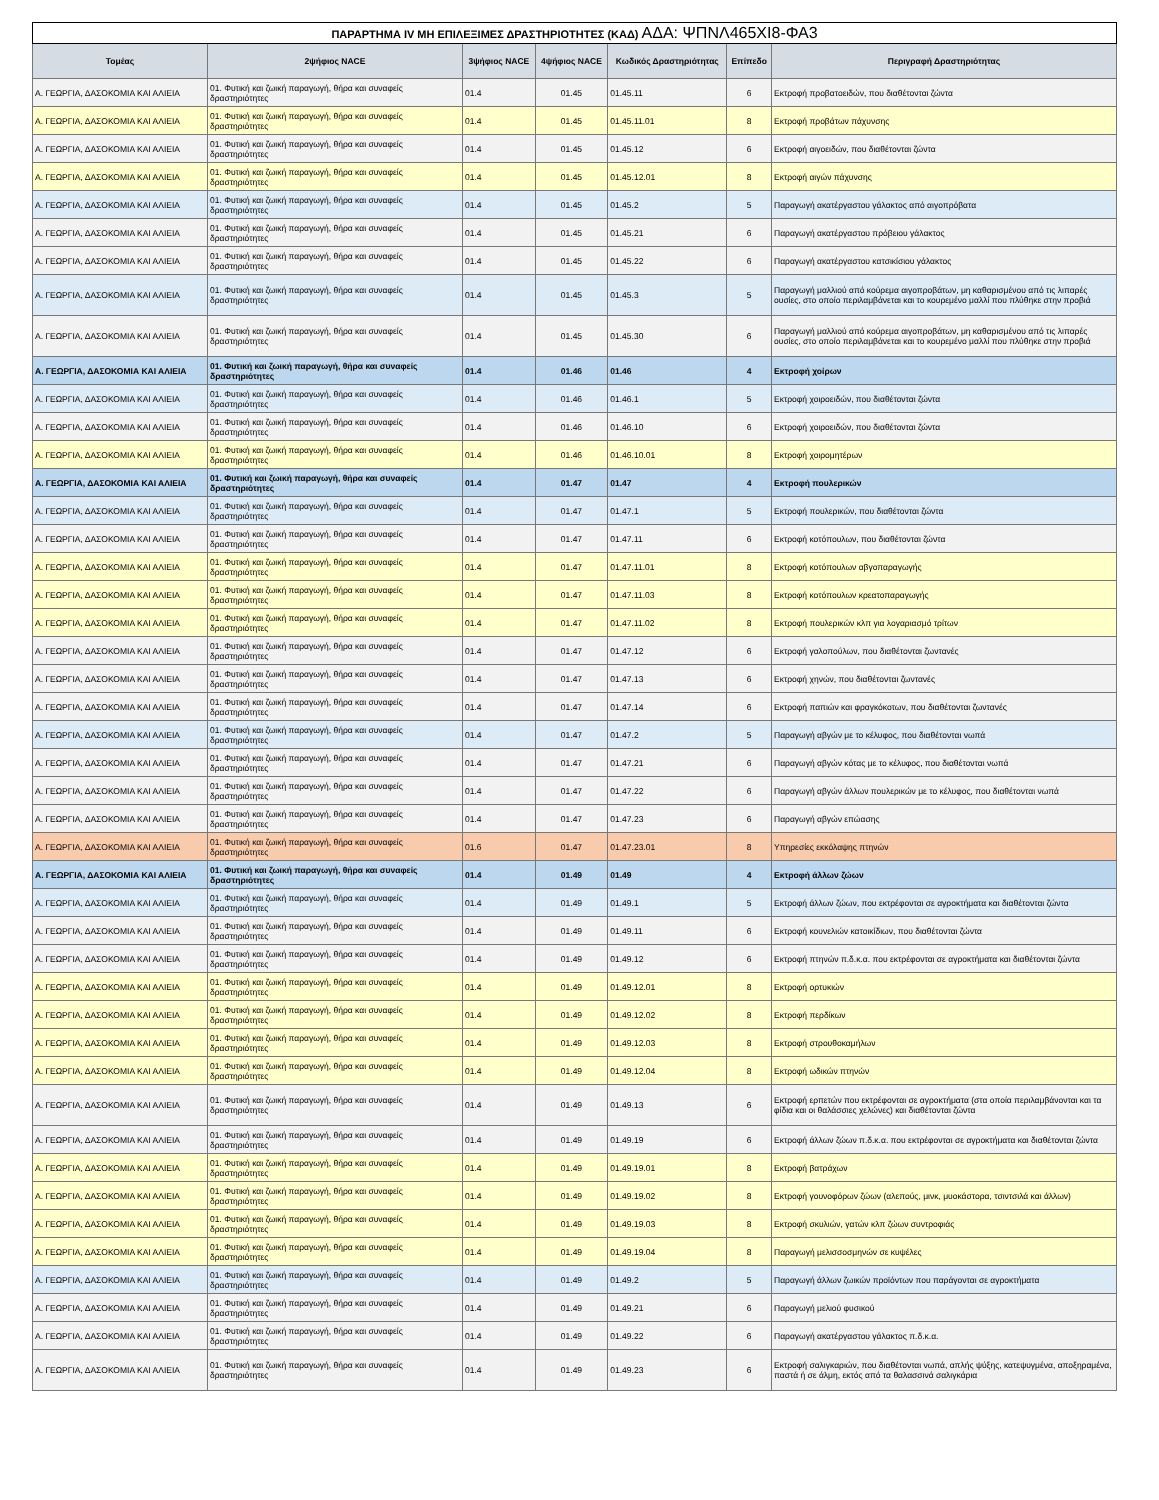| ΠΑΡΑΡΤΗΜΑ IV ΜΗ ΕΠΙΛΕΞΙΜΕΣ ΔΡΑΣΤΗΡΙΟΤΗΤΕΣ (ΚΑΔ) ΑΔΑ: ΨΠΝΛ465ΧΙ8-ΦΑ3 | | | | | | |
| Τομέας | 2ψήφιος NACE | 3ψήφιος NACE | 4ψήφιος NACE | Κωδικός Δραστηριότητας | Επίπεδο | Περιγραφή Δραστηριότητας |
| Α. ΓΕΩΡΓΙΑ, ΔΑΣΟΚΟΜΙΑ ΚΑΙ ΑΛΙΕΙΑ | 01. Φυτική και ζωική παραγωγή, θήρα και συναφείς δραστηριότητες | 01.4 | 01.45 | 01.45.11 | 6 | Εκτροφή προβατοειδών, που διαθέτονται ζώντα |
| Α. ΓΕΩΡΓΙΑ, ΔΑΣΟΚΟΜΙΑ ΚΑΙ ΑΛΙΕΙΑ | 01. Φυτική και ζωική παραγωγή, θήρα και συναφείς δραστηριότητες | 01.4 | 01.45 | 01.45.11.01 | 8 | Εκτροφή προβάτων πάχυνσης |
| Α. ΓΕΩΡΓΙΑ, ΔΑΣΟΚΟΜΙΑ ΚΑΙ ΑΛΙΕΙΑ | 01. Φυτική και ζωική παραγωγή, θήρα και συναφείς δραστηριότητες | 01.4 | 01.45 | 01.45.12 | 6 | Εκτροφή αιγοειδών, που διαθέτονται ζώντα |
| Α. ΓΕΩΡΓΙΑ, ΔΑΣΟΚΟΜΙΑ ΚΑΙ ΑΛΙΕΙΑ | 01. Φυτική και ζωική παραγωγή, θήρα και συναφείς δραστηριότητες | 01.4 | 01.45 | 01.45.12.01 | 8 | Εκτροφή αιγών πάχυνσης |
| Α. ΓΕΩΡΓΙΑ, ΔΑΣΟΚΟΜΙΑ ΚΑΙ ΑΛΙΕΙΑ | 01. Φυτική και ζωική παραγωγή, θήρα και συναφείς δραστηριότητες | 01.4 | 01.45 | 01.45.2 | 5 | Παραγωγή ακατέργαστου γάλακτος από αιγοπρόβατα |
| Α. ΓΕΩΡΓΙΑ, ΔΑΣΟΚΟΜΙΑ ΚΑΙ ΑΛΙΕΙΑ | 01. Φυτική και ζωική παραγωγή, θήρα και συναφείς δραστηριότητες | 01.4 | 01.45 | 01.45.21 | 6 | Παραγωγή ακατέργαστου πρόβειου γάλακτος |
| Α. ΓΕΩΡΓΙΑ, ΔΑΣΟΚΟΜΙΑ ΚΑΙ ΑΛΙΕΙΑ | 01. Φυτική και ζωική παραγωγή, θήρα και συναφείς δραστηριότητες | 01.4 | 01.45 | 01.45.22 | 6 | Παραγωγή ακατέργαστου κατσικίσιου γάλακτος |
| Α. ΓΕΩΡΓΙΑ, ΔΑΣΟΚΟΜΙΑ ΚΑΙ ΑΛΙΕΙΑ | 01. Φυτική και ζωική παραγωγή, θήρα και συναφείς δραστηριότητες | 01.4 | 01.45 | 01.45.3 | 5 | Παραγωγή μαλλιού από κούρεμα αιγοπροβάτων, μη καθαρισμένου από τις λιπαρές ουσίες, στο οποίο περιλαμβάνεται και το κουρεμένο μαλλί που πλύθηκε στην προβιά |
| Α. ΓΕΩΡΓΙΑ, ΔΑΣΟΚΟΜΙΑ ΚΑΙ ΑΛΙΕΙΑ | 01. Φυτική και ζωική παραγωγή, θήρα και συναφείς δραστηριότητες | 01.4 | 01.45 | 01.45.30 | 6 | Παραγωγή μαλλιού από κούρεμα αιγοπροβάτων, μη καθαρισμένου από τις λιπαρές ουσίες, στο οποίο περιλαμβάνεται και το κουρεμένο μαλλί που πλύθηκε στην προβιά |
| Α. ΓΕΩΡΓΙΑ, ΔΑΣΟΚΟΜΙΑ ΚΑΙ ΑΛΙΕΙΑ | 01. Φυτική και ζωική παραγωγή, θήρα και συναφείς δραστηριότητες | 01.4 | 01.46 | 01.46 | 4 | Εκτροφή χοίρων |
| Α. ΓΕΩΡΓΙΑ, ΔΑΣΟΚΟΜΙΑ ΚΑΙ ΑΛΙΕΙΑ | 01. Φυτική και ζωική παραγωγή, θήρα και συναφείς δραστηριότητες | 01.4 | 01.46 | 01.46.1 | 5 | Εκτροφή χοιροειδών, που διαθέτονται ζώντα |
| Α. ΓΕΩΡΓΙΑ, ΔΑΣΟΚΟΜΙΑ ΚΑΙ ΑΛΙΕΙΑ | 01. Φυτική και ζωική παραγωγή, θήρα και συναφείς δραστηριότητες | 01.4 | 01.46 | 01.46.10 | 6 | Εκτροφή χοιροειδών, που διαθέτονται ζώντα |
| Α. ΓΕΩΡΓΙΑ, ΔΑΣΟΚΟΜΙΑ ΚΑΙ ΑΛΙΕΙΑ | 01. Φυτική και ζωική παραγωγή, θήρα και συναφείς δραστηριότητες | 01.4 | 01.46 | 01.46.10.01 | 8 | Εκτροφή χοιρομητέρων |
| Α. ΓΕΩΡΓΙΑ, ΔΑΣΟΚΟΜΙΑ ΚΑΙ ΑΛΙΕΙΑ | 01. Φυτική και ζωική παραγωγή, θήρα και συναφείς δραστηριότητες | 01.4 | 01.47 | 01.47 | 4 | Εκτροφή πουλερικών |
| Α. ΓΕΩΡΓΙΑ, ΔΑΣΟΚΟΜΙΑ ΚΑΙ ΑΛΙΕΙΑ | 01. Φυτική και ζωική παραγωγή, θήρα και συναφείς δραστηριότητες | 01.4 | 01.47 | 01.47.1 | 5 | Εκτροφή πουλερικών, που διαθέτονται ζώντα |
| Α. ΓΕΩΡΓΙΑ, ΔΑΣΟΚΟΜΙΑ ΚΑΙ ΑΛΙΕΙΑ | 01. Φυτική και ζωική παραγωγή, θήρα και συναφείς δραστηριότητες | 01.4 | 01.47 | 01.47.11 | 6 | Εκτροφή κοτόπουλων, που διαθέτονται ζώντα |
| Α. ΓΕΩΡΓΙΑ, ΔΑΣΟΚΟΜΙΑ ΚΑΙ ΑΛΙΕΙΑ | 01. Φυτική και ζωική παραγωγή, θήρα και συναφείς δραστηριότητες | 01.4 | 01.47 | 01.47.11.01 | 8 | Εκτροφή κοτόπουλων αβγοπαραγωγής |
| Α. ΓΕΩΡΓΙΑ, ΔΑΣΟΚΟΜΙΑ ΚΑΙ ΑΛΙΕΙΑ | 01. Φυτική και ζωική παραγωγή, θήρα και συναφείς δραστηριότητες | 01.4 | 01.47 | 01.47.11.03 | 8 | Εκτροφή κοτόπουλων κρεατοπαραγωγής |
| Α. ΓΕΩΡΓΙΑ, ΔΑΣΟΚΟΜΙΑ ΚΑΙ ΑΛΙΕΙΑ | 01. Φυτική και ζωική παραγωγή, θήρα και συναφείς δραστηριότητες | 01.4 | 01.47 | 01.47.11.02 | 8 | Εκτροφή πουλερικών κλπ για λογαριασμό τρίτων |
| Α. ΓΕΩΡΓΙΑ, ΔΑΣΟΚΟΜΙΑ ΚΑΙ ΑΛΙΕΙΑ | 01. Φυτική και ζωική παραγωγή, θήρα και συναφείς δραστηριότητες | 01.4 | 01.47 | 01.47.12 | 6 | Εκτροφή γαλοπούλων, που διαθέτονται ζωντανές |
| Α. ΓΕΩΡΓΙΑ, ΔΑΣΟΚΟΜΙΑ ΚΑΙ ΑΛΙΕΙΑ | 01. Φυτική και ζωική παραγωγή, θήρα και συναφείς δραστηριότητες | 01.4 | 01.47 | 01.47.13 | 6 | Εκτροφή χηνών, που διαθέτονται ζωντανές |
| Α. ΓΕΩΡΓΙΑ, ΔΑΣΟΚΟΜΙΑ ΚΑΙ ΑΛΙΕΙΑ | 01. Φυτική και ζωική παραγωγή, θήρα και συναφείς δραστηριότητες | 01.4 | 01.47 | 01.47.14 | 6 | Εκτροφή παπιών και φραγκόκοτων, που διαθέτονται ζωντανές |
| Α. ΓΕΩΡΓΙΑ, ΔΑΣΟΚΟΜΙΑ ΚΑΙ ΑΛΙΕΙΑ | 01. Φυτική και ζωική παραγωγή, θήρα και συναφείς δραστηριότητες | 01.4 | 01.47 | 01.47.2 | 5 | Παραγωγή αβγών με το κέλυφος, που διαθέτονται νωπά |
| Α. ΓΕΩΡΓΙΑ, ΔΑΣΟΚΟΜΙΑ ΚΑΙ ΑΛΙΕΙΑ | 01. Φυτική και ζωική παραγωγή, θήρα και συναφείς δραστηριότητες | 01.4 | 01.47 | 01.47.21 | 6 | Παραγωγή αβγών κότας με το κέλυφος, που διαθέτονται νωπά |
| Α. ΓΕΩΡΓΙΑ, ΔΑΣΟΚΟΜΙΑ ΚΑΙ ΑΛΙΕΙΑ | 01. Φυτική και ζωική παραγωγή, θήρα και συναφείς δραστηριότητες | 01.4 | 01.47 | 01.47.22 | 6 | Παραγωγή αβγών άλλων πουλερικών με το κέλυφος, που διαθέτονται νωπά |
| Α. ΓΕΩΡΓΙΑ, ΔΑΣΟΚΟΜΙΑ ΚΑΙ ΑΛΙΕΙΑ | 01. Φυτική και ζωική παραγωγή, θήρα και συναφείς δραστηριότητες | 01.4 | 01.47 | 01.47.23 | 6 | Παραγωγή αβγών επώασης |
| Α. ΓΕΩΡΓΙΑ, ΔΑΣΟΚΟΜΙΑ ΚΑΙ ΑΛΙΕΙΑ | 01. Φυτική και ζωική παραγωγή, θήρα και συναφείς δραστηριότητες | 01.6 | 01.47 | 01.47.23.01 | 8 | Υπηρεσίες εκκόλαψης πτηνών |
| Α. ΓΕΩΡΓΙΑ, ΔΑΣΟΚΟΜΙΑ ΚΑΙ ΑΛΙΕΙΑ | 01. Φυτική και ζωική παραγωγή, θήρα και συναφείς δραστηριότητες | 01.4 | 01.49 | 01.49 | 4 | Εκτροφή άλλων ζώων |
| Α. ΓΕΩΡΓΙΑ, ΔΑΣΟΚΟΜΙΑ ΚΑΙ ΑΛΙΕΙΑ | 01. Φυτική και ζωική παραγωγή, θήρα και συναφείς δραστηριότητες | 01.4 | 01.49 | 01.49.1 | 5 | Εκτροφή άλλων ζώων, που εκτρέφονται σε αγροκτήματα και διαθέτονται ζώντα |
| Α. ΓΕΩΡΓΙΑ, ΔΑΣΟΚΟΜΙΑ ΚΑΙ ΑΛΙΕΙΑ | 01. Φυτική και ζωική παραγωγή, θήρα και συναφείς δραστηριότητες | 01.4 | 01.49 | 01.49.11 | 6 | Εκτροφή κουνελιών κατοικίδιων, που διαθέτονται ζώντα |
| Α. ΓΕΩΡΓΙΑ, ΔΑΣΟΚΟΜΙΑ ΚΑΙ ΑΛΙΕΙΑ | 01. Φυτική και ζωική παραγωγή, θήρα και συναφείς δραστηριότητες | 01.4 | 01.49 | 01.49.12 | 6 | Εκτροφή πτηνών π.δ.κ.α. που εκτρέφονται σε αγροκτήματα και διαθέτονται ζώντα |
| Α. ΓΕΩΡΓΙΑ, ΔΑΣΟΚΟΜΙΑ ΚΑΙ ΑΛΙΕΙΑ | 01. Φυτική και ζωική παραγωγή, θήρα και συναφείς δραστηριότητες | 01.4 | 01.49 | 01.49.12.01 | 8 | Εκτροφή ορτυκιών |
| Α. ΓΕΩΡΓΙΑ, ΔΑΣΟΚΟΜΙΑ ΚΑΙ ΑΛΙΕΙΑ | 01. Φυτική και ζωική παραγωγή, θήρα και συναφείς δραστηριότητες | 01.4 | 01.49 | 01.49.12.02 | 8 | Εκτροφή περδίκων |
| Α. ΓΕΩΡΓΙΑ, ΔΑΣΟΚΟΜΙΑ ΚΑΙ ΑΛΙΕΙΑ | 01. Φυτική και ζωική παραγωγή, θήρα και συναφείς δραστηριότητες | 01.4 | 01.49 | 01.49.12.03 | 8 | Εκτροφή στρουθοκαμήλων |
| Α. ΓΕΩΡΓΙΑ, ΔΑΣΟΚΟΜΙΑ ΚΑΙ ΑΛΙΕΙΑ | 01. Φυτική και ζωική παραγωγή, θήρα και συναφείς δραστηριότητες | 01.4 | 01.49 | 01.49.12.04 | 8 | Εκτροφή ωδικών πτηνών |
| Α. ΓΕΩΡΓΙΑ, ΔΑΣΟΚΟΜΙΑ ΚΑΙ ΑΛΙΕΙΑ | 01. Φυτική και ζωική παραγωγή, θήρα και συναφείς δραστηριότητες | 01.4 | 01.49 | 01.49.13 | 6 | Εκτροφή ερπετών που εκτρέφονται σε αγροκτήματα (στα οποία περιλαμβάνονται και τα φίδια και οι θαλάσσιες χελώνες) και διαθέτονται ζώντα |
| Α. ΓΕΩΡΓΙΑ, ΔΑΣΟΚΟΜΙΑ ΚΑΙ ΑΛΙΕΙΑ | 01. Φυτική και ζωική παραγωγή, θήρα και συναφείς δραστηριότητες | 01.4 | 01.49 | 01.49.19 | 6 | Εκτροφή άλλων ζώων π.δ.κ.α. που εκτρέφονται σε αγροκτήματα και διαθέτονται ζώντα |
| Α. ΓΕΩΡΓΙΑ, ΔΑΣΟΚΟΜΙΑ ΚΑΙ ΑΛΙΕΙΑ | 01. Φυτική και ζωική παραγωγή, θήρα και συναφείς δραστηριότητες | 01.4 | 01.49 | 01.49.19.01 | 8 | Εκτροφή βατράχων |
| Α. ΓΕΩΡΓΙΑ, ΔΑΣΟΚΟΜΙΑ ΚΑΙ ΑΛΙΕΙΑ | 01. Φυτική και ζωική παραγωγή, θήρα και συναφείς δραστηριότητες | 01.4 | 01.49 | 01.49.19.02 | 8 | Εκτροφή γουνοφόρων ζώων (αλεπούς, μινκ, μυοκάστορα, τσιντσιλά και άλλων) |
| Α. ΓΕΩΡΓΙΑ, ΔΑΣΟΚΟΜΙΑ ΚΑΙ ΑΛΙΕΙΑ | 01. Φυτική και ζωική παραγωγή, θήρα και συναφείς δραστηριότητες | 01.4 | 01.49 | 01.49.19.03 | 8 | Εκτροφή σκυλιών, γατών κλπ ζώων συντροφιάς |
| Α. ΓΕΩΡΓΙΑ, ΔΑΣΟΚΟΜΙΑ ΚΑΙ ΑΛΙΕΙΑ | 01. Φυτική και ζωική παραγωγή, θήρα και συναφείς δραστηριότητες | 01.4 | 01.49 | 01.49.19.04 | 8 | Παραγωγή μελισσοσμηνών σε κυψέλες |
| Α. ΓΕΩΡΓΙΑ, ΔΑΣΟΚΟΜΙΑ ΚΑΙ ΑΛΙΕΙΑ | 01. Φυτική και ζωική παραγωγή, θήρα και συναφείς δραστηριότητες | 01.4 | 01.49 | 01.49.2 | 5 | Παραγωγή άλλων ζωικών προϊόντων που παράγονται σε αγροκτήματα |
| Α. ΓΕΩΡΓΙΑ, ΔΑΣΟΚΟΜΙΑ ΚΑΙ ΑΛΙΕΙΑ | 01. Φυτική και ζωική παραγωγή, θήρα και συναφείς δραστηριότητες | 01.4 | 01.49 | 01.49.21 | 6 | Παραγωγή μελιού φυσικού |
| Α. ΓΕΩΡΓΙΑ, ΔΑΣΟΚΟΜΙΑ ΚΑΙ ΑΛΙΕΙΑ | 01. Φυτική και ζωική παραγωγή, θήρα και συναφείς δραστηριότητες | 01.4 | 01.49 | 01.49.22 | 6 | Παραγωγή ακατέργαστου γάλακτος π.δ.κ.α. |
| Α. ΓΕΩΡΓΙΑ, ΔΑΣΟΚΟΜΙΑ ΚΑΙ ΑΛΙΕΙΑ | 01. Φυτική και ζωική παραγωγή, θήρα και συναφείς δραστηριότητες | 01.4 | 01.49 | 01.49.23 | 6 | Εκτροφή σαλιγκαριών, που διαθέτονται νωπά, απλής ψύξης, κατεψυγμένα, αποξηραμένα, παστά ή σε άλμη, εκτός από τα θαλασσινά σαλιγκάρια |